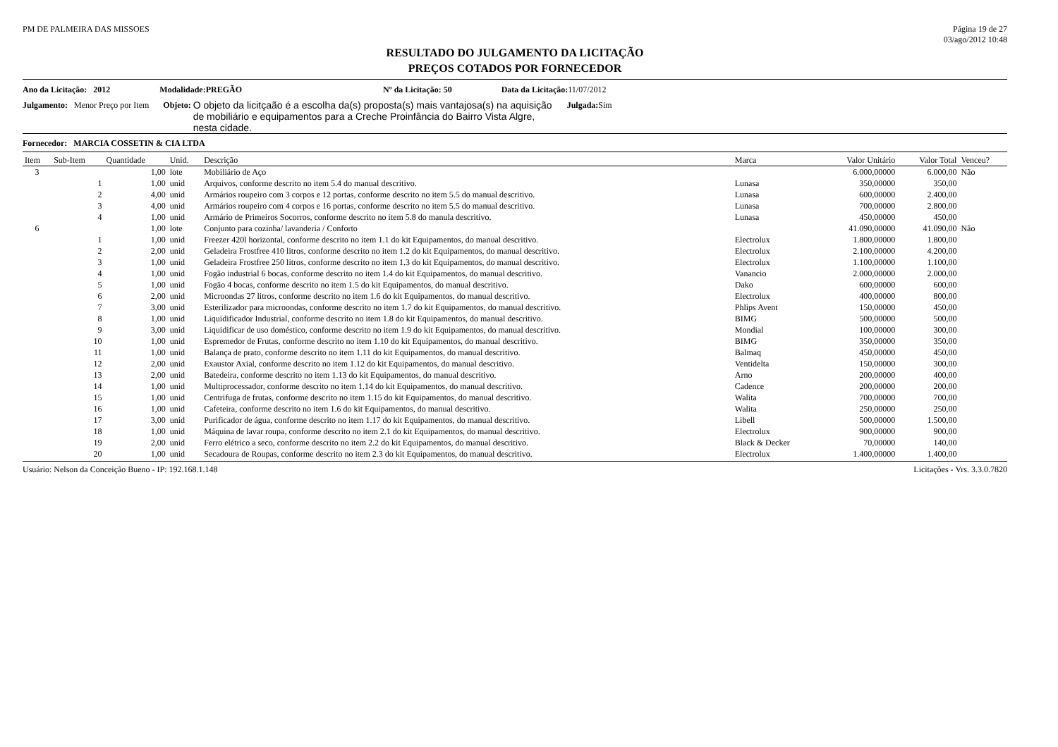PM DE PALMEIRA DAS MISSOES Página 19 de 27
03/ago/2012 10:48
RESULTADO DO JULGAMENTO DA LICITAÇÃO
PREÇOS COTADOS POR FORNECEDOR
Ano da Licitação: 2012 Modalidade:PREGÃO Nº da Licitação: 50 Data da Licitação: 11/07/2012
Julgamento: Menor Preço por Item Objeto: O objeto da licitçaão é a escolha da(s) proposta(s) mais vantajosa(s) na aquisição de mobiliário e equipamentos para a Creche Proinfância do Bairro Vista Algre, nesta cidade. Julgada: Sim
Fornecedor: MARCIA COSSETIN & CIA LTDA
| Item | Sub-Item | Quantidade | Unid. | Descrição | Marca | Valor Unitário | Valor Total | Venceu? |
| --- | --- | --- | --- | --- | --- | --- | --- | --- |
| 3 | | 1,00 | lote | Mobiliário de Aço | | 6.000,00000 | 6.000,00 | Não |
| | 1 | 1,00 | unid | Arquivos, conforme descrito no item 5.4 do manual descritivo. | Lunasa | 350,00000 | 350,00 | |
| | 2 | 4,00 | unid | Armários roupeiro com 3 corpos e 12 portas, conforme descrito no item 5.5 do manual descritivo. | Lunasa | 600,00000 | 2.400,00 | |
| | 3 | 4,00 | unid | Armários roupeiro com 4 corpos e 16 portas, conforme descrito no item 5.5 do manual descritivo. | Lunasa | 700,00000 | 2.800,00 | |
| | 4 | 1,00 | unid | Armário de Primeiros Socorros, conforme descrito no item 5.8 do manula descritivo. | Lunasa | 450,00000 | 450,00 | |
| 6 | | 1,00 | lote | Conjunto para cozinha/ lavanderia / Conforto | | 41.090,00000 | 41.090,00 | Não |
| | 1 | 1,00 | unid | Freezer 420l horizontal, conforme descrito no item 1.1 do kit Equipamentos, do manual descritivo. | Electrolux | 1.800,00000 | 1.800,00 | |
| | 2 | 2,00 | unid | Geladeira Frostfree 410 litros, conforme descrito no item 1.2 do kit Equipamentos, do manual descritivo. | Electrolux | 2.100,00000 | 4.200,00 | |
| | 3 | 1,00 | unid | Geladeira Frostfree 250 litros, conforme descrito no item 1.3 do kit Equipamentos, do manual descritivo. | Electrolux | 1.100,00000 | 1.100,00 | |
| | 4 | 1,00 | unid | Fogão industrial 6 bocas, conforme descrito no item 1.4 do kit Equipamentos, do manual descritivo. | Vanancio | 2.000,00000 | 2.000,00 | |
| | 5 | 1,00 | unid | Fogão 4 bocas, conforme descrito no item 1.5 do kit Equipamentos, do manual descritivo. | Dako | 600,00000 | 600,00 | |
| | 6 | 2,00 | unid | Microondas 27 litros, conforme descrito no item 1.6 do kit Equipamentos, do manual descritivo. | Electrolux | 400,00000 | 800,00 | |
| | 7 | 3,00 | unid | Esterilizador para microondas, conforme descrito no item 1.7 do kit Equipamentos, do manual descritivo. | Phlips Avent | 150,00000 | 450,00 | |
| | 8 | 1,00 | unid | Liquidificador Industrial, conforme descrito no item 1.8 do kit Equipamentos, do manual descritivo. | BIMG | 500,00000 | 500,00 | |
| | 9 | 3,00 | unid | Liquidificar de uso doméstico, conforme descrito no item 1.9 do kit Equipamentos, do manual descritivo. | Mondial | 100,00000 | 300,00 | |
| | 10 | 1,00 | unid | Espremedor de Frutas, conforme descrito no item 1.10 do kit Equipamentos, do manual descritivo. | BIMG | 350,00000 | 350,00 | |
| | 11 | 1,00 | unid | Balança de prato, conforme descrito no item 1.11 do kit Equipamentos, do manual descritivo. | Balmaq | 450,00000 | 450,00 | |
| | 12 | 2,00 | unid | Exaustor Axial, conforme descrito no item 1.12 do kit Equipamentos, do manual descritivo. | Ventidelta | 150,00000 | 300,00 | |
| | 13 | 2,00 | unid | Batedeira, conforme descrito no item 1.13 do kit Equipamentos, do manual descritivo. | Arno | 200,00000 | 400,00 | |
| | 14 | 1,00 | unid | Multiprocessador, conforme descrito no item 1.14 do kit Equipamentos, do manual descritivo. | Cadence | 200,00000 | 200,00 | |
| | 15 | 1,00 | unid | Centrifuga de frutas, conforme descrito no item 1.15 do kit Equipamentos, do manual descritivo. | Walita | 700,00000 | 700,00 | |
| | 16 | 1,00 | unid | Cafeteira, conforme descrito no item 1.6 do kit Equipamentos, do manual descritivo. | Walita | 250,00000 | 250,00 | |
| | 17 | 3,00 | unid | Purificador de água, conforme descrito no item 1.17 do kit Equipamentos, do manual descritivo. | Libell | 500,00000 | 1.500,00 | |
| | 18 | 1,00 | unid | Máquina de lavar roupa, conforme descrito no item 2.1 do kit Equipamentos, do manual descritivo. | Electrolux | 900,00000 | 900,00 | |
| | 19 | 2,00 | unid | Ferro elétrico a seco, conforme descrito no item 2.2 do kit Equipamentos, do manual descritivo. | Black & Decker | 70,00000 | 140,00 | |
| | 20 | 1,00 | unid | Secadoura de Roupas, conforme descrito no item 2.3 do kit Equipamentos, do manual descritivo. | Electrolux | 1.400,00000 | 1.400,00 | |
Usuário: Nelson da Conceição Bueno - IP: 192.168.1.148 Licitações - Vrs. 3.3.0.7820